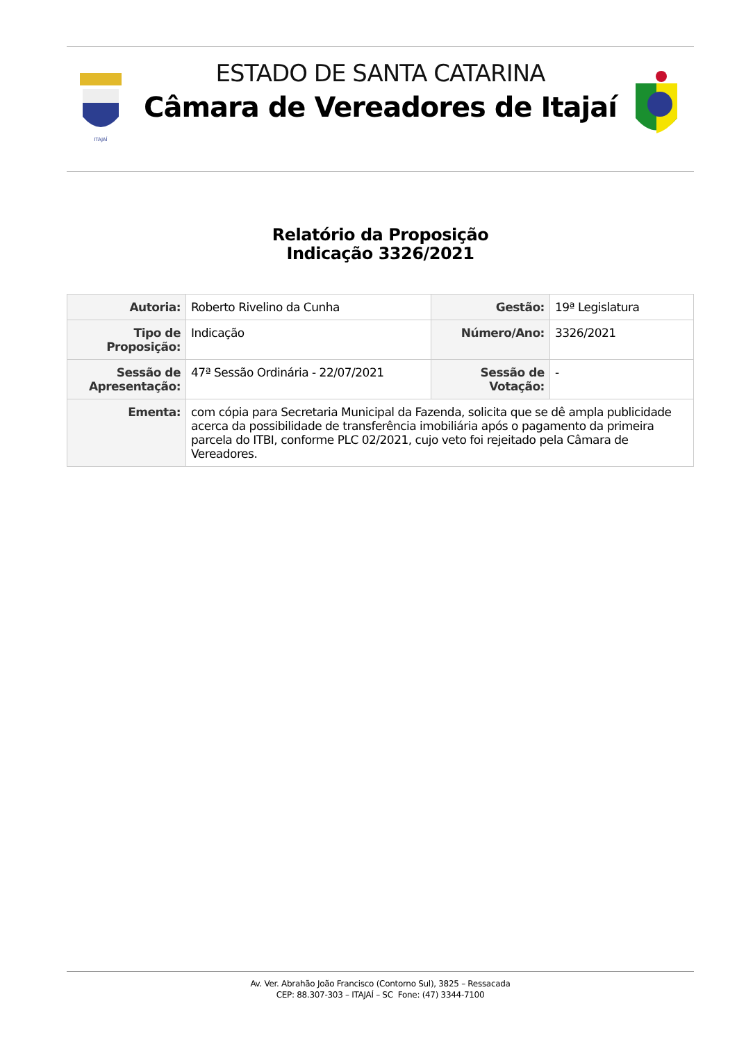ITAJAÍ
ESTADO DE SANTA CATARINA
Câmara de Vereadores de Itajaí
Relatório da Proposição
Indicação 3326/2021
| Autoria: | Roberto Rivelino da Cunha | Gestão: | 19ª Legislatura |
| Tipo de Proposição: | Indicação | Número/Ano: | 3326/2021 |
| Sessão de Apresentação: | 47ª Sessão Ordinária - 22/07/2021 | Sessão de Votação: | - |
| Ementa: | com cópia para Secretaria Municipal da Fazenda, solicita que se dê ampla publicidade acerca da possibilidade de transferência imobiliária após o pagamento da primeira parcela do ITBI, conforme PLC 02/2021, cujo veto foi rejeitado pela Câmara de Vereadores. | | |
Av. Ver. Abrahão João Francisco (Contorno Sul), 3825 – Ressacada
CEP: 88.307-303 – ITAJAÍ – SC Fone: (47) 3344-7100